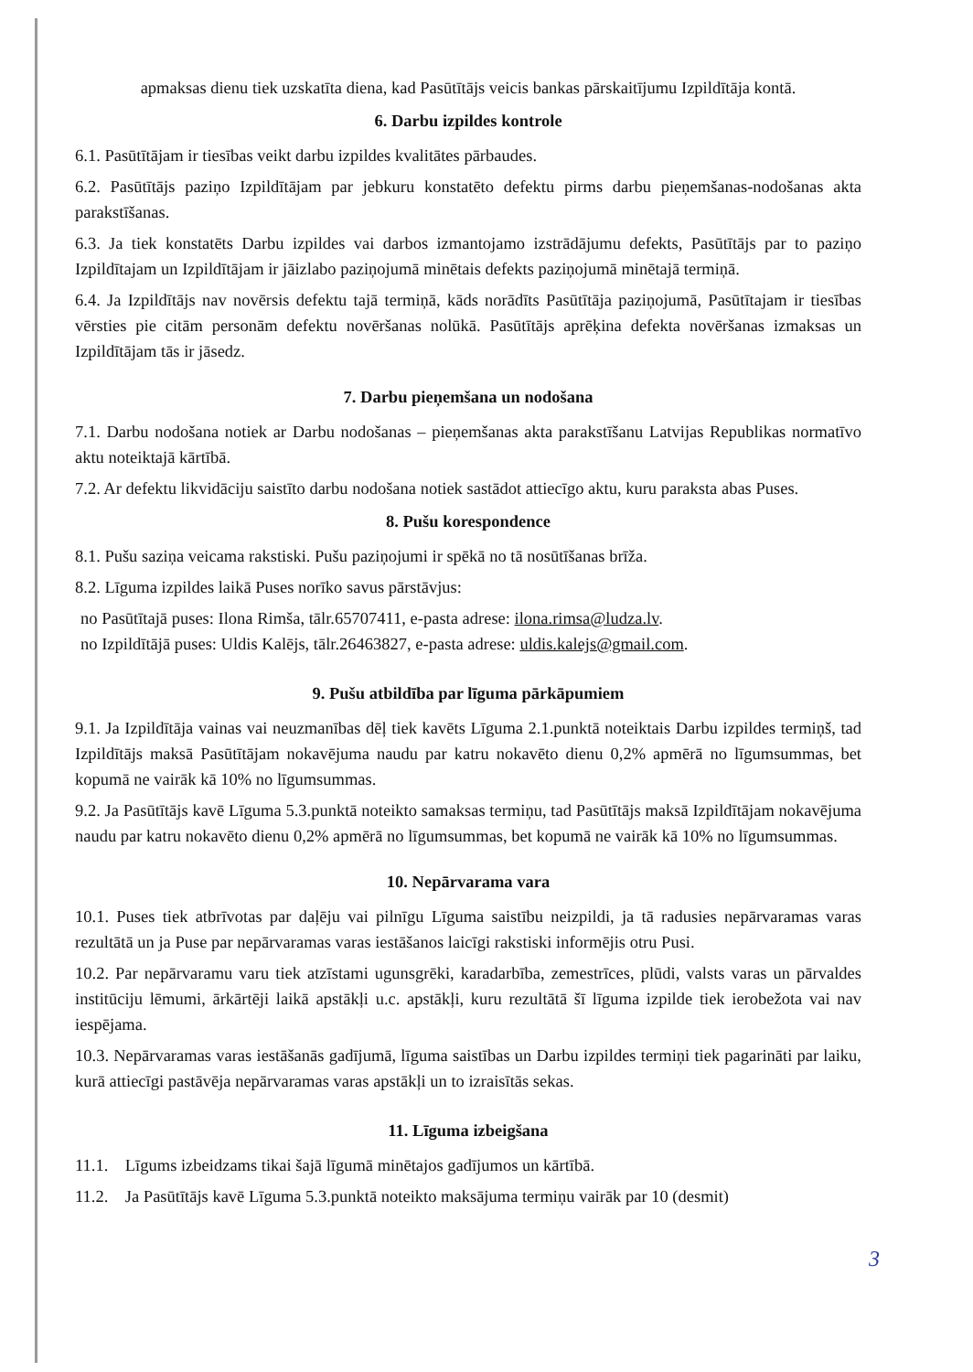apmaksas dienu tiek uzskatīta diena, kad Pasūtītājs veicis bankas pārskaitījumu Izpildītāja kontā.
6. Darbu izpildes kontrole
6.1. Pasūtītājam ir tiesības veikt darbu izpildes kvalitātes pārbaudes.
6.2. Pasūtītājs paziņo Izpildītājam par jebkuru konstatēto defektu pirms darbu pieņemšanas-nodošanas akta parakstīšanas.
6.3. Ja tiek konstatēts Darbu izpildes vai darbos izmantojamo izstrādājumu defekts, Pasūtītājs par to paziņo Izpildītajam un Izpildītājam ir jāizlabo paziņojumā minētais defekts paziņojumā minētajā termiņā.
6.4. Ja Izpildītājs nav novērsis defektu tajā termiņā, kāds norādīts Pasūtītāja paziņojumā, Pasūtītajam ir tiesības vērsties pie citām personām defektu novēršanas nolūkā. Pasūtītājs aprēķina defekta novēršanas izmaksas un Izpildītājam tās ir jāsedz.
7. Darbu pieņemšana un nodošana
7.1. Darbu nodošana notiek ar Darbu nodošanas – pieņemšanas akta parakstīšanu Latvijas Republikas normatīvo aktu noteiktajā kārtībā.
7.2. Ar defektu likvidāciju saistīto darbu nodošana notiek sastādot attiecīgo aktu, kuru paraksta abas Puses.
8. Pušu korespondence
8.1. Pušu saziņa veicama rakstiski. Pušu paziņojumi ir spēkā no tā nosūtīšanas brīža.
8.2. Līguma izpildes laikā Puses norīko savus pārstāvjus:
no Pasūtītajā puses: Ilona Rimša, tālr.65707411, e-pasta adrese: ilona.rimsa@ludza.lv.
no Izpildītājā puses: Uldis Kalējs, tālr.26463827, e-pasta adrese: uldis.kalejs@gmail.com.
9. Pušu atbildība par līguma pārkāpumiem
9.1. Ja Izpildītāja vainas vai neuzmanības dēļ tiek kavēts Līguma 2.1.punktā noteiktais Darbu izpildes termiņš, tad Izpildītājs maksā Pasūtītājam nokavējuma naudu par katru nokavēto dienu 0,2% apmērā no līgumsummas, bet kopumā ne vairāk kā 10% no līgumsummas.
9.2. Ja Pasūtītājs kavē Līguma 5.3.punktā noteikto samaksas termiņu, tad Pasūtītājs maksā Izpildītājam nokavējuma naudu par katru nokavēto dienu 0,2% apmērā no līgumsummas, bet kopumā ne vairāk kā 10% no līgumsummas.
10. Nepārvarama vara
10.1. Puses tiek atbrīvotas par daļēju vai pilnīgu Līguma saistību neizpildi, ja tā radusies nepārvaramas varas rezultātā un ja Puse par nepārvaramas varas iestāšanos laicīgi rakstiski informējis otru Pusi.
10.2. Par nepārvaramu varu tiek atzīstami ugunsgrēki, karadarbība, zemestrīces, plūdi, valsts varas un pārvaldes institūciju lēmumi, ārkārtēji laikā apstākļi u.c. apstākļi, kuru rezultātā šī līguma izpilde tiek ierobežota vai nav iespējama.
10.3. Nepārvaramas varas iestāšanās gadījumā, līguma saistības un Darbu izpildes termiņi tiek pagarināti par laiku, kurā attiecīgi pastāvēja nepārvaramas varas apstākļi un to izraisītās sekas.
11. Līguma izbeigšana
11.1. Līgums izbeidzams tikai šajā līgumā minētajos gadījumos un kārtībā.
11.2. Ja Pasūtītājs kavē Līguma 5.3.punktā noteikto maksājuma termiņu vairāk par 10 (desmit)
3